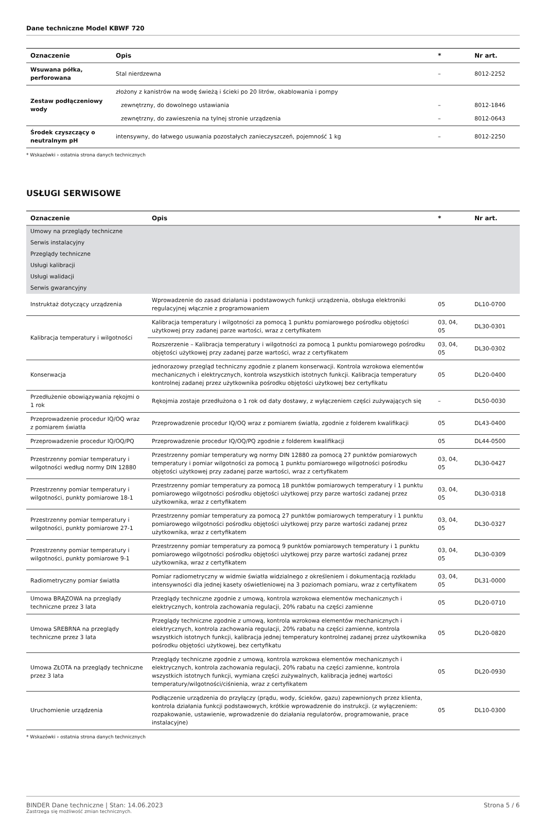Dane techniczne Model KBWF 720
| Oznaczenie | Opis | * | Nr art. |
| --- | --- | --- | --- |
| Wsuwana półka, perforowana | Stal nierdzewna | – | 8012-2252 |
| Zestaw podłączeniowy wody | złożony z kanistrów na wodę świeżą i ścieki po 20 litrów, okablowania i pompy | | |
| | zewnętrzny, do dowolnego ustawiania | – | 8012-1846 |
| | zewnętrzny, do zawieszenia na tylnej stronie urządzenia | – | 8012-0643 |
| Środek czyszczący o neutralnym pH | intensywny, do łatwego usuwania pozostałych zanieczyszczeń, pojemność 1 kg | – | 8012-2250 |
* Wskazówki › ostatnia strona danych technicznych
USŁUGI SERWISOWE
| Oznaczenie | Opis | * | Nr art. |
| --- | --- | --- | --- |
| Umowy na przeglądy techniczne | | | |
| Serwis instalacyjny | | | |
| Przeglądy techniczne | | | |
| Usługi kalibracji | | | |
| Usługi walidacji | | | |
| Serwis gwarancyjny | | | |
| Instruktaż dotyczący urządzenia | Wprowadzenie do zasad działania i podstawowych funkcji urządzenia, obsługa elektroniki regulacyjnej włącznie z programowaniem | 05 | DL10-0700 |
| Kalibracja temperatury i wilgotności | Kalibracja temperatury i wilgotności za pomocą 1 punktu pomiarowego pośrodku objętości użytkowej przy zadanej parze wartości, wraz z certyfikatem | 03, 04, 05 | DL30-0301 |
| | Rozszerzenie – Kalibracja temperatury i wilgotności za pomocą 1 punktu pomiarowego pośrodku objętości użytkowej przy zadanej parze wartości, wraz z certyfikatem | 03, 04, 05 | DL30-0302 |
| Konserwacja | jednorazowy przegląd techniczny zgodnie z planem konserwacji. Kontrola wzrokowa elementów mechanicznych i elektrycznych, kontrola wszystkich istotnych funkcji. Kalibracja temperatury kontrolnej zadanej przez użytkownika pośrodku objętości użytkowej bez certyfikatu | 05 | DL20-0400 |
| Przedłużenie obowiązywania rękojmi o 1 rok | Rękojmia zostaje przedłużona o 1 rok od daty dostawy, z wyłączeniem części zużywających się | – | DL50-0030 |
| Przeprowadzenie procedur IQ/OQ wraz z pomiarem światła | Przeprowadzenie procedur IQ/OQ wraz z pomiarem światła, zgodnie z folderem kwalifikacji | 05 | DL43-0400 |
| Przeprowadzenie procedur IQ/OQ/PQ | Przeprowadzenie procedur IQ/OQ/PQ zgodnie z folderem kwalifikacji | 05 | DL44-0500 |
| Przestrzenny pomiar temperatury i wilgotności według normy DIN 12880 | Przestrzenny pomiar temperatury wg normy DIN 12880 za pomocą 27 punktów pomiarowych temperatury i pomiar wilgotności za pomocą 1 punktu pomiarowego wilgotności pośrodku objętości użytkowej przy zadanej parze wartości, wraz z certyfikatem | 03, 04, 05 | DL30-0427 |
| Przestrzenny pomiar temperatury i wilgotności, punkty pomiarowe 18-1 | Przestrzenny pomiar temperatury za pomocą 18 punktów pomiarowych temperatury i 1 punktu pomiarowego wilgotności pośrodku objętości użytkowej przy parze wartości zadanej przez użytkownika, wraz z certyfikatem | 03, 04, 05 | DL30-0318 |
| Przestrzenny pomiar temperatury i wilgotności, punkty pomiarowe 27-1 | Przestrzenny pomiar temperatury za pomocą 27 punktów pomiarowych temperatury i 1 punktu pomiarowego wilgotności pośrodku objętości użytkowej przy parze wartości zadanej przez użytkownika, wraz z certyfikatem | 03, 04, 05 | DL30-0327 |
| Przestrzenny pomiar temperatury i wilgotności, punkty pomiarowe 9-1 | Przestrzenny pomiar temperatury za pomocą 9 punktów pomiarowych temperatury i 1 punktu pomiarowego wilgotności pośrodku objętości użytkowej przy parze wartości zadanej przez użytkownika, wraz z certyfikatem | 03, 04, 05 | DL30-0309 |
| Radiometryczny pomiar światła | Pomiar radiometryczny w widmie światła widzialnego z określeniem i dokumentacją rozkładu intensywności dla jednej kasety oświetleniowej na 3 poziomach pomiaru, wraz z certyfikatem | 03, 04, 05 | DL31-0000 |
| Umowa BRĄZOWA na przeglądy techniczne przez 3 lata | Przeglądy techniczne zgodnie z umową, kontrola wzrokowa elementów mechanicznych i elektrycznych, kontrola zachowania regulacji, 20% rabatu na części zamienne | 05 | DL20-0710 |
| Umowa SREBRNA na przeglądy techniczne przez 3 lata | Przeglądy techniczne zgodnie z umową, kontrola wzrokowa elementów mechanicznych i elektrycznych, kontrola zachowania regulacji, 20% rabatu na części zamienne, kontrola wszystkich istotnych funkcji, kalibracja jednej temperatury kontrolnej zadanej przez użytkownika pośrodku objętości użytkowej, bez certyfikatu | 05 | DL20-0820 |
| Umowa ZŁOTA na przeglądy techniczne przez 3 lata | Przeglądy techniczne zgodnie z umową, kontrola wzrokowa elementów mechanicznych i elektrycznych, kontrola zachowania regulacji, 20% rabatu na części zamienne, kontrola wszystkich istotnych funkcji, wymiana części zużywalnych, kalibracja jednej wartości temperatury/wilgotności/ciśnienia, wraz z certyfikatem | 05 | DL20-0930 |
| Uruchomienie urządzenia | Podłączenie urządzenia do przyłączy (prądu, wody, ścieków, gazu) zapewnionych przez klienta, kontrola działania funkcji podstawowych, krótkie wprowadzenie do instrukcji. (z wyłączeniem: rozpakowanie, ustawienie, wprowadzenie do działania regulatorów, programowanie, prace instalacyjne) | 05 | DL10-0300 |
* Wskazówki › ostatnia strona danych technicznych
BINDER Dane techniczne | Stan: 14.06.2023
Zastrzega się możliwość zmian technicznych.
Strona 5 / 6